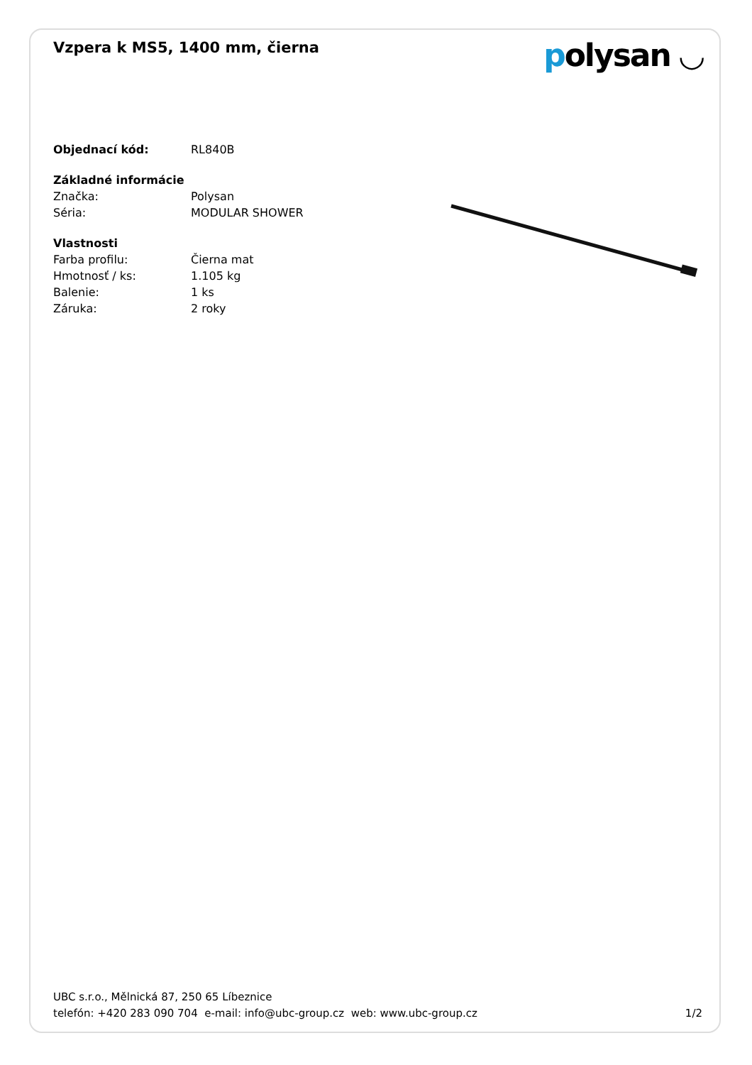Vzpera k MS5, 1400 mm, čierna
polysan ◡
| Objednací kód: | RL840B |
| Základné informácie | |
| Značka: | Polysan |
| Séria: | MODULAR SHOWER |
| Vlastnosti | |
| Farba profilu: | Čierna mat |
| Hmotnosť / ks: | 1.105 kg |
| Balenie: | 1 ks |
| Záruka: | 2 roky |
UBC s.r.o., Mělnická 87, 250 65 Líbeznice
telefón: +420 283 090 704 e-mail: info@ubc-group.cz web: www.ubc-group.cz
1/2